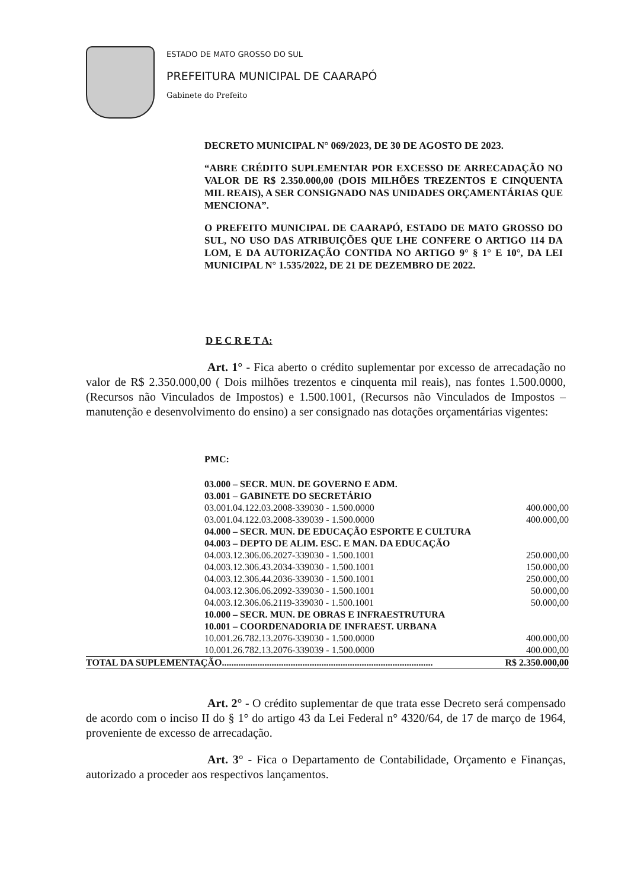ESTADO DE MATO GROSSO DO SUL
PREFEITURA MUNICIPAL DE CAARAPÓ
Gabinete do Prefeito
DECRETO MUNICIPAL N° 069/2023, DE 30 DE AGOSTO DE 2023.
“ABRE CRÉDITO SUPLEMENTAR POR EXCESSO DE ARRECADAÇÃO NO VALOR DE R$ 2.350.000,00 (DOIS MILHÕES TREZENTOS E CINQUENTA MIL REAIS), A SER CONSIGNADO NAS UNIDADES ORÇAMENTÁRIAS QUE MENCIONA”.
O PREFEITO MUNICIPAL DE CAARAPÓ, ESTADO DE MATO GROSSO DO SUL, NO USO DAS ATRIBUIÇÕES QUE LHE CONFERE O ARTIGO 114 DA LOM, E DA AUTORIZAÇÃO CONTIDA NO ARTIGO 9° § 1° E 10°, DA LEI MUNICIPAL N° 1.535/2022, DE 21 DE DEZEMBRO DE 2022.
D E C R E T A:
Art. 1° - Fica aberto o crédito suplementar por excesso de arrecadação no valor de R$ 2.350.000,00 ( Dois milhões trezentos e cinquenta mil reais), nas fontes 1.500.0000, (Recursos não Vinculados de Impostos) e 1.500.1001, (Recursos não Vinculados de Impostos – manutenção e desenvolvimento do ensino) a ser consignado nas dotações orçamentárias vigentes:
PMC:
| 03.000 – SECR. MUN. DE GOVERNO E ADM. | |
| 03.001 – GABINETE DO SECRETÁRIO | |
| 03.001.04.122.03.2008-339030 - 1.500.0000 | 400.000,00 |
| 03.001.04.122.03.2008-339039 - 1.500.0000 | 400.000,00 |
| 04.000 – SECR. MUN. DE EDUCAÇÃO ESPORTE E CULTURA | |
| 04.003 – DEPTO DE ALIM. ESC. E MAN. DA EDUCAÇÃO | |
| 04.003.12.306.06.2027-339030 - 1.500.1001 | 250.000,00 |
| 04.003.12.306.43.2034-339030 - 1.500.1001 | 150.000,00 |
| 04.003.12.306.44.2036-339030 - 1.500.1001 | 250.000,00 |
| 04.003.12.306.06.2092-339030 - 1.500.1001 | 50.000,00 |
| 04.003.12.306.06.2119-339030 - 1.500.1001 | 50.000,00 |
| 10.000 – SECR. MUN. DE OBRAS E INFRAESTRUTURA | |
| 10.001 – COORDENADORIA DE INFRAEST. URBANA | |
| 10.001.26.782.13.2076-339030 - 1.500.0000 | 400.000,00 |
| 10.001.26.782.13.2076-339039 - 1.500.0000 | 400.000,00 |
| TOTAL DA SUPLEMENTAÇÃO......................................................................................... | R$ 2.350.000,00 |
Art. 2° - O crédito suplementar de que trata esse Decreto será compensado de acordo com o inciso II do § 1° do artigo 43 da Lei Federal n° 4320/64, de 17 de março de 1964, proveniente de excesso de arrecadação.
Art. 3° - Fica o Departamento de Contabilidade, Orçamento e Finanças, autorizado a proceder aos respectivos lançamentos.